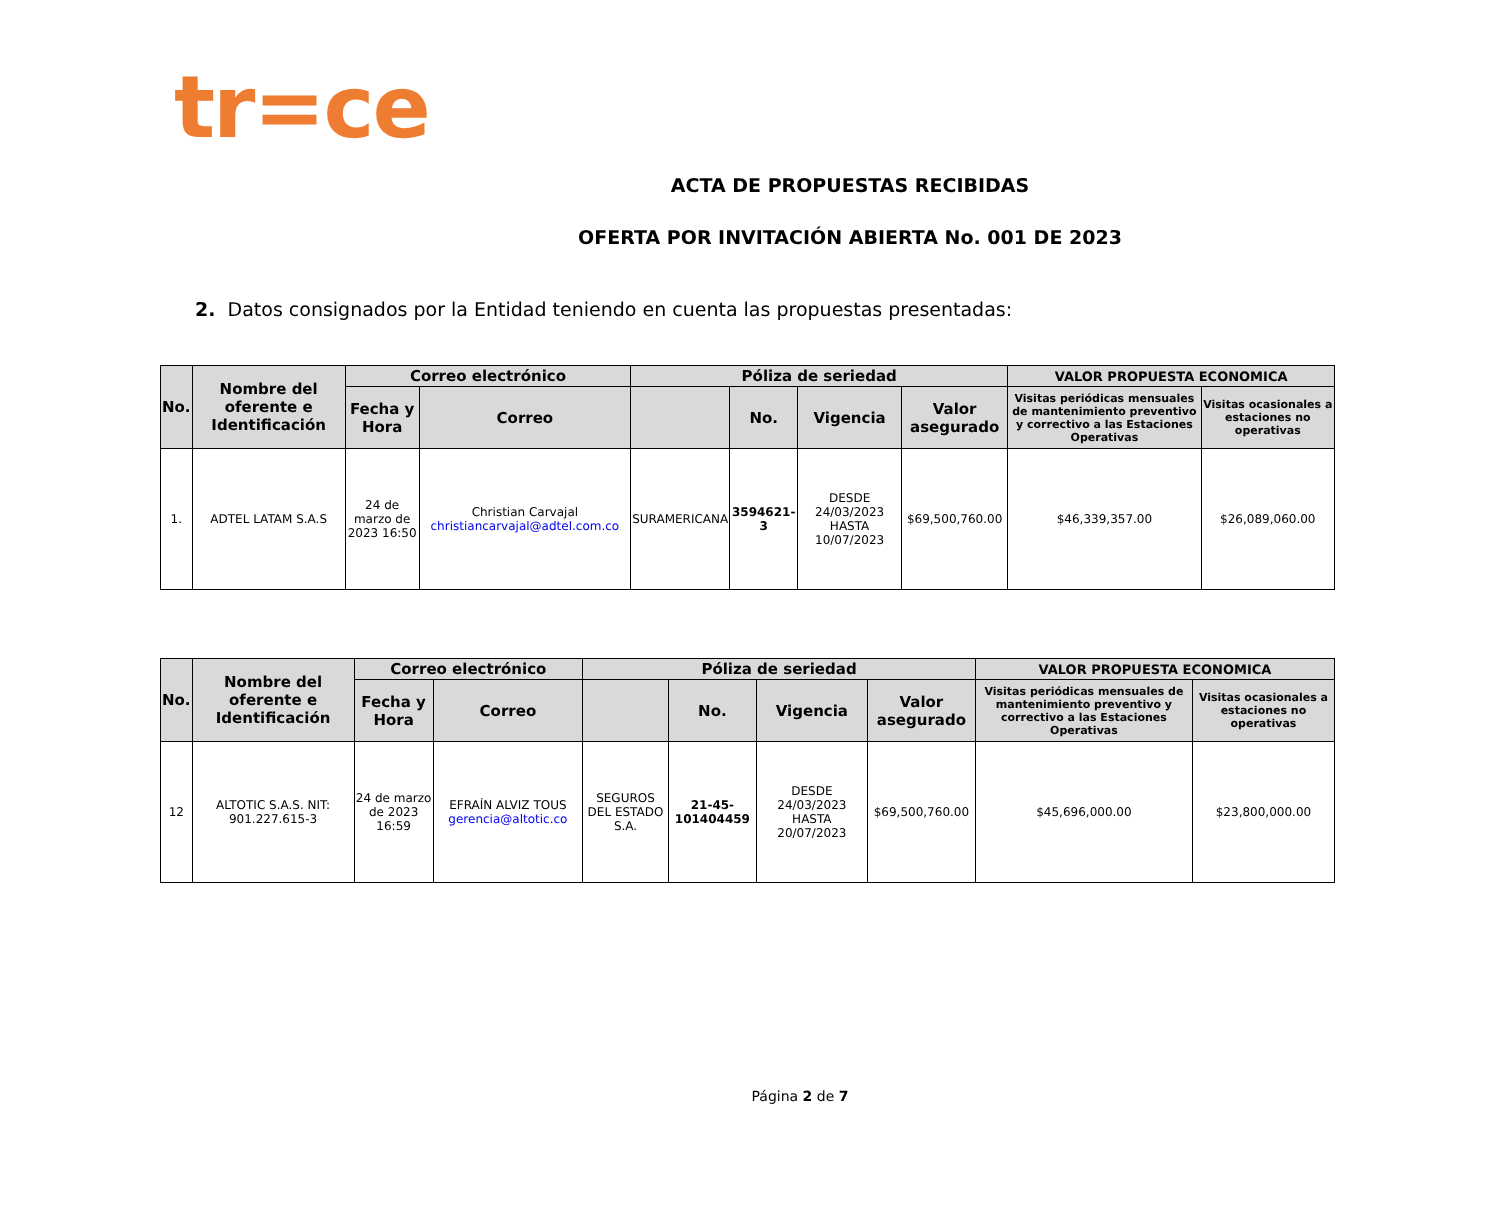tr=ce
ACTA DE PROPUESTAS RECIBIDAS
OFERTA POR INVITACIÓN ABIERTA No. 001 DE 2023
2. Datos consignados por la Entidad teniendo en cuenta las propuestas presentadas:
| No. | Nombre del oferente e Identificación | Correo electrónico | | Póliza de seriedad | | | | VALOR PROPUESTA ECONOMICA | |
| --- | --- | --- | --- | --- | --- | --- | --- | --- | --- |
| | | Fecha y Hora | Correo | | No. | Vigencia | Valor asegurado | Visitas periódicas mensuales de mantenimiento preventivo y correctivo a las Estaciones Operativas | Visitas ocasionales a estaciones no operativas |
| 1. | ADTEL LATAM S.A.S | 24 de marzo de 2023 16:50 | Christian Carvajal christiancarvajal@adtel.com.co | SURAMERICANA | 3594621-3 | DESDE 24/03/2023 HASTA 10/07/2023 | $69,500,760.00 | $46,339,357.00 | $26,089,060.00 |
| No. | Nombre del oferente e Identificación | Correo electrónico | | Póliza de seriedad | | | | VALOR PROPUESTA ECONOMICA | |
| --- | --- | --- | --- | --- | --- | --- | --- | --- | --- |
| | | Fecha y Hora | Correo | | No. | Vigencia | Valor asegurado | Visitas periódicas mensuales de mantenimiento preventivo y correctivo a las Estaciones Operativas | Visitas ocasionales a estaciones no operativas |
| 12 | ALTOTIC S.A.S. NIT: 901.227.615-3 | 24 de marzo de 2023 16:59 | EFRAÍN ALVIZ TOUS gerencia@altotic.co | SEGUROS DEL ESTADO S.A. | 21-45-101404459 | DESDE 24/03/2023 HASTA 20/07/2023 | $69,500,760.00 | $45,696,000.00 | $23,800,000.00 |
Página 2 de 7